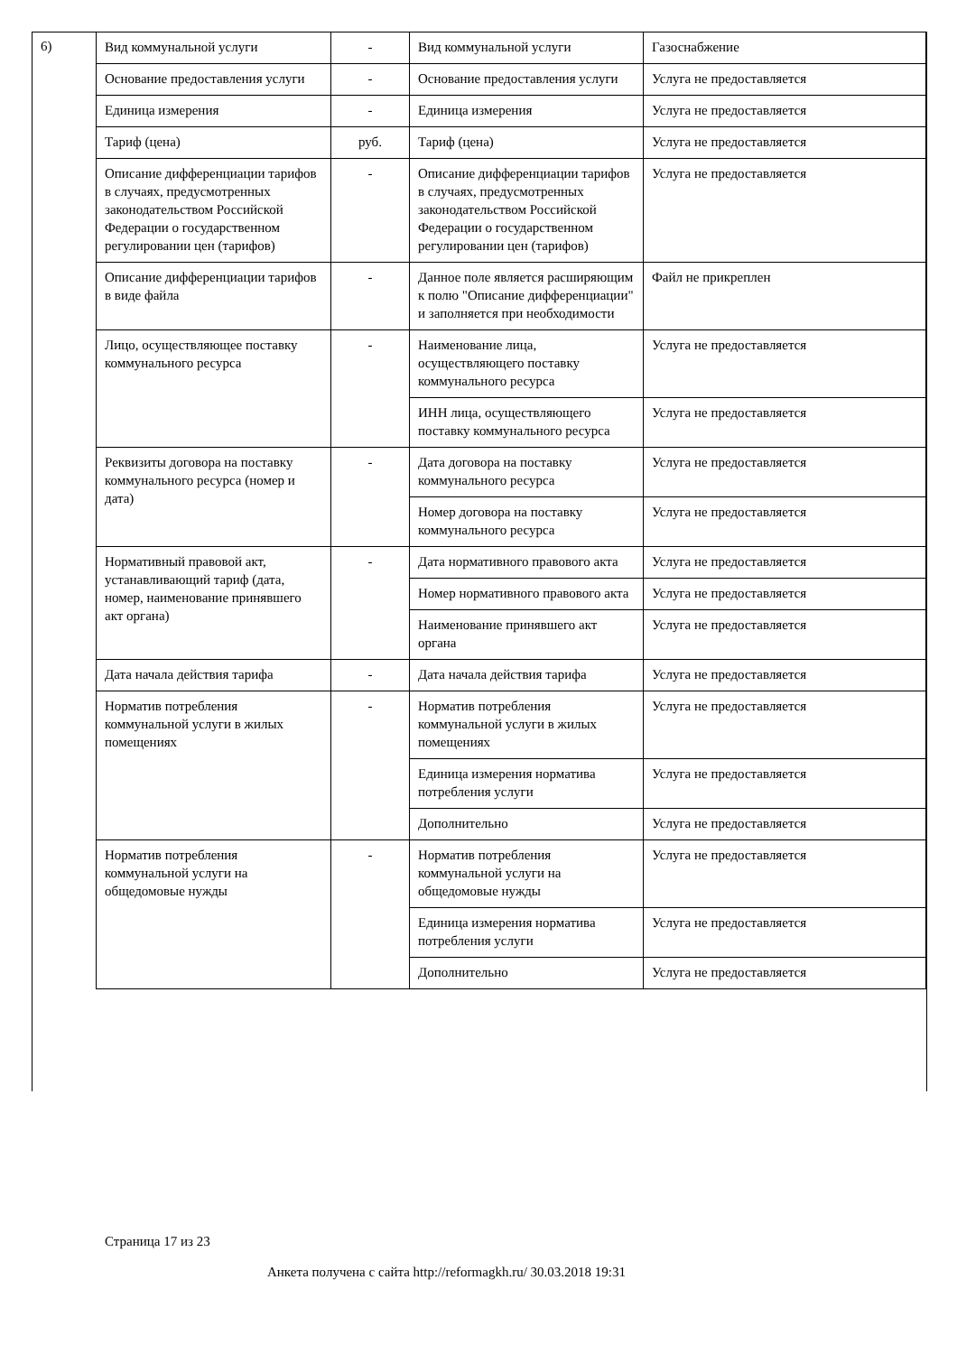6)
| Вид коммунальной услуги | - | Вид коммунальной услуги | Газоснабжение |
| Основание предоставления услуги | - | Основание предоставления услуги | Услуга не предоставляется |
| Единица измерения | - | Единица измерения | Услуга не предоставляется |
| Тариф (цена) | руб. | Тариф (цена) | Услуга не предоставляется |
| Описание дифференциации тарифов в случаях, предусмотренных законодательством Российской Федерации о государственном регулировании цен (тарифов) | - | Описание дифференциации тарифов в случаях, предусмотренных законодательством Российской Федерации о государственном регулировании цен (тарифов) | Услуга не предоставляется |
| Описание дифференциации тарифов в виде файла | - | Данное поле является расширяющим к полю "Описание дифференциации" и заполняется при необходимости | Файл не прикреплен |
| Лицо, осуществляющее поставку коммунального ресурса | - | Наименование лица, осуществляющего поставку коммунального ресурса | Услуга не предоставляется |
| | | ИНН лица, осуществляющего поставку коммунального ресурса | Услуга не предоставляется |
| Реквизиты договора на поставку коммунального ресурса (номер и дата) | - | Дата договора на поставку коммунального ресурса | Услуга не предоставляется |
| | | Номер договора на поставку коммунального ресурса | Услуга не предоставляется |
| Нормативный правовой акт, устанавливающий тариф (дата, номер, наименование принявшего акт органа) | - | Дата нормативного правового акта | Услуга не предоставляется |
| | | Номер нормативного правового акта | Услуга не предоставляется |
| | | Наименование принявшего акт органа | Услуга не предоставляется |
| Дата начала действия тарифа | - | Дата начала действия тарифа | Услуга не предоставляется |
| Норматив потребления коммунальной услуги в жилых помещениях | - | Норматив потребления коммунальной услуги в жилых помещениях | Услуга не предоставляется |
| | | Единица измерения норматива потребления услуги | Услуга не предоставляется |
| | | Дополнительно | Услуга не предоставляется |
| Норматив потребления коммунальной услуги на общедомовые нужды | - | Норматив потребления коммунальной услуги на общедомовые нужды | Услуга не предоставляется |
| | | Единица измерения норматива потребления услуги | Услуга не предоставляется |
| | | Дополнительно | Услуга не предоставляется |
Страница 17 из 23
Анкета получена с сайта http://reformagkh.ru/ 30.03.2018 19:31